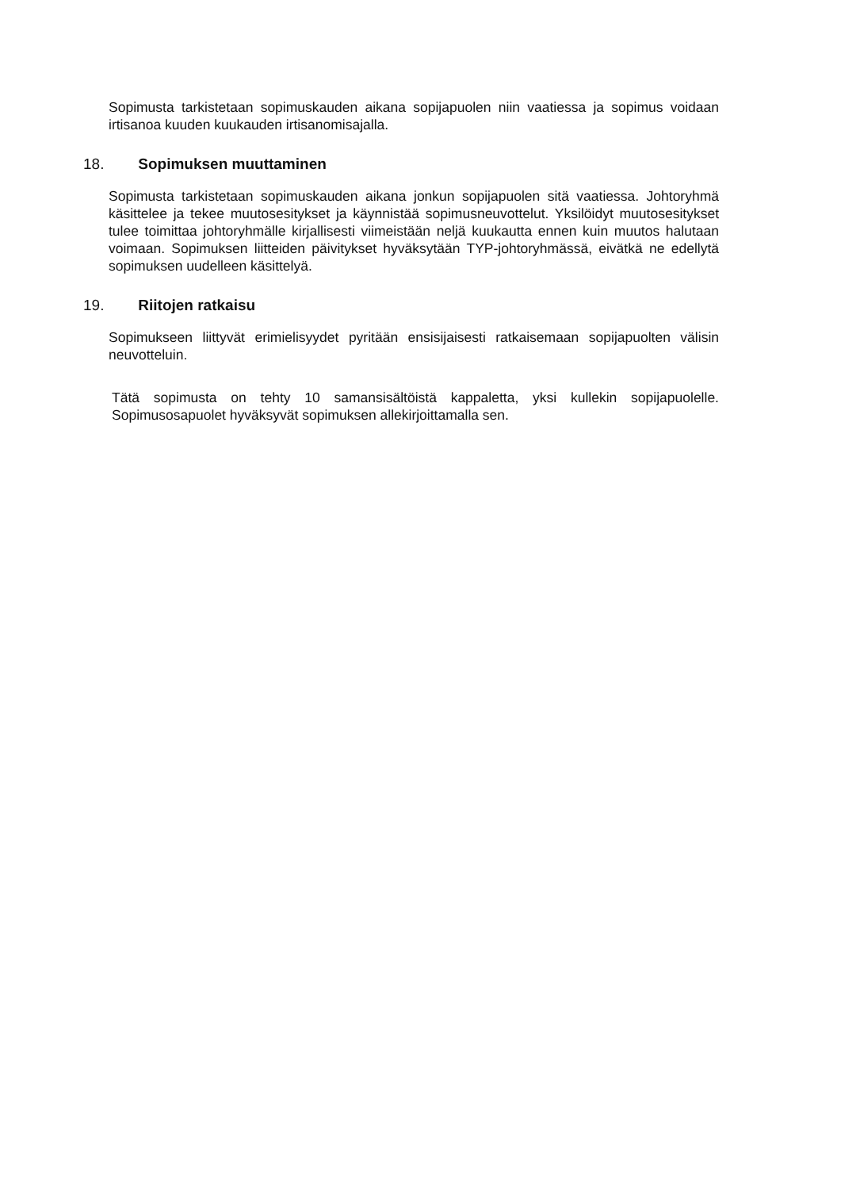Sopimusta tarkistetaan sopimuskauden aikana sopijapuolen niin vaatiessa ja sopimus voidaan irtisanoa kuuden kuukauden irtisanomisajalla.
18. Sopimuksen muuttaminen
Sopimusta tarkistetaan sopimuskauden aikana jonkun sopijapuolen sitä vaatiessa. Johtoryhmä käsittelee ja tekee muutosesitykset ja käynnistää sopimusneuvottelut. Yksilöidyt muutosesitykset tulee toimittaa johtoryhmälle kirjallisesti viimeistään neljä kuukautta ennen kuin muutos halutaan voimaan. Sopimuksen liitteiden päivitykset hyväksytään TYP-johtoryhmässä, eivätkä ne edellytä sopimuksen uudelleen käsittelyä.
19. Riitojen ratkaisu
Sopimukseen liittyvät erimielisyydet pyritään ensisijaisesti ratkaisemaan sopijapuolten välisin neuvotteluin.
Tätä sopimusta on tehty 10 samansisältöistä kappaletta, yksi kullekin sopijapuolelle. Sopimusosapuolet hyväksyvät sopimuksen allekirjoittamalla sen.